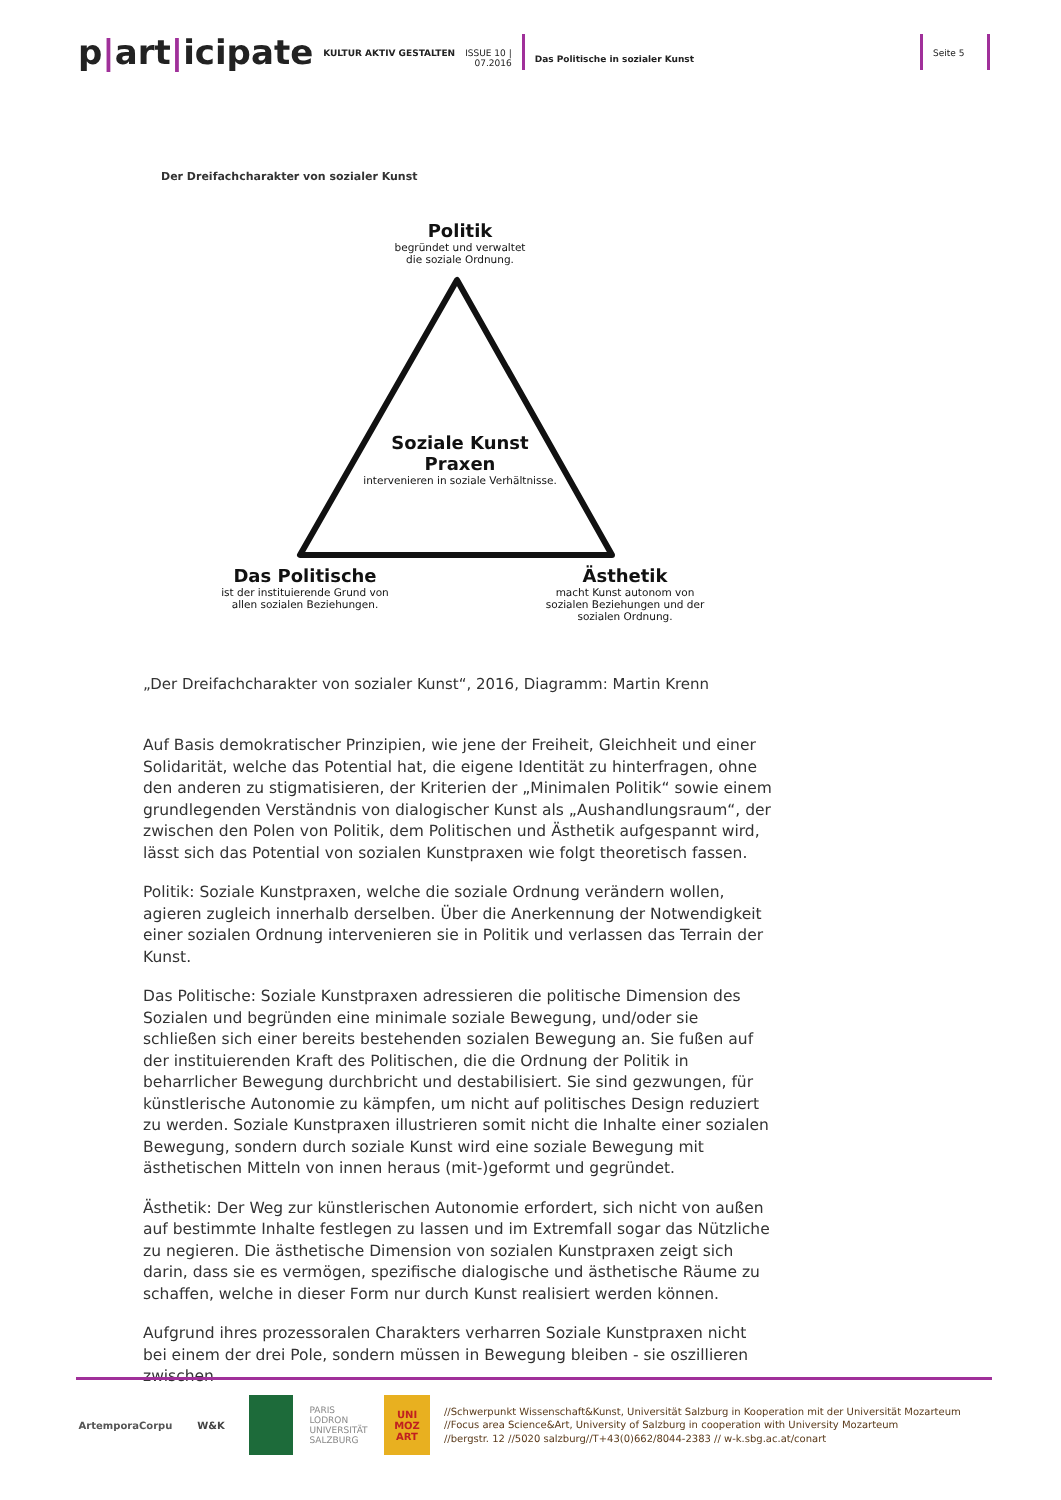p|art|icipate
KULTUR AKTIV GESTALTEN
ISSUE 10 |
07.2016
Das Politische in sozialer Kunst
Seite 5
Der Dreifachcharakter von sozialer Kunst
Politik
begründet und verwaltet
die soziale Ordnung.
Soziale Kunst
Praxen
intervenieren in soziale Verhältnisse.
Das Politische
ist der instituierende Grund von allen sozialen Beziehungen.
Ästhetik
macht Kunst autonom von sozialen Beziehungen und der sozialen Ordnung.
„Der Dreifachcharakter von sozialer Kunst“, 2016, Diagramm: Martin Krenn
Auf Basis demokratischer Prinzipien, wie jene der Freiheit, Gleichheit und einer Solidarität, welche das Potential hat, die eigene Identität zu hinterfragen, ohne den anderen zu stigmatisieren, der Kriterien der „Minimalen Politik“ sowie einem grundlegenden Verständnis von dialogischer Kunst als „Aushandlungsraum“, der zwischen den Polen von Politik, dem Politischen und Ästhetik aufgespannt wird, lässt sich das Potential von sozialen Kunstpraxen wie folgt theoretisch fassen.
Politik: Soziale Kunstpraxen, welche die soziale Ordnung verändern wollen, agieren zugleich innerhalb derselben. Über die Anerkennung der Notwendigkeit einer sozialen Ordnung intervenieren sie in Politik und verlassen das Terrain der Kunst.
Das Politische: Soziale Kunstpraxen adressieren die politische Dimension des Sozialen und begründen eine minimale soziale Bewegung, und/oder sie schließen sich einer bereits bestehenden sozialen Bewegung an. Sie fußen auf der instituierenden Kraft des Politischen, die die Ordnung der Politik in beharrlicher Bewegung durchbricht und destabilisiert. Sie sind gezwungen, für künstlerische Autonomie zu kämpfen, um nicht auf politisches Design reduziert zu werden. Soziale Kunstpraxen illustrieren somit nicht die Inhalte einer sozialen Bewegung, sondern durch soziale Kunst wird eine soziale Bewegung mit ästhetischen Mitteln von innen heraus (mit-)geformt und gegründet.
Ästhetik: Der Weg zur künstlerischen Autonomie erfordert, sich nicht von außen auf bestimmte Inhalte festlegen zu lassen und im Extremfall sogar das Nützliche zu negieren. Die ästhetische Dimension von sozialen Kunstpraxen zeigt sich darin, dass sie es vermögen, spezifische dialogische und ästhetische Räume zu schaffen, welche in dieser Form nur durch Kunst realisiert werden können.
Aufgrund ihres prozessoralen Charakters verharren Soziale Kunstpraxen nicht bei einem der drei Pole, sondern müssen in Bewegung bleiben - sie oszillieren zwischen
ArtemporaCorpu W&K
PARIS
LODRON
UNIVERSITÄT
SALZBURG
UNI MOZ ART
//Schwerpunkt Wissenschaft&Kunst, Universität Salzburg in Kooperation mit der Universität Mozarteum
//Focus area Science&Art, University of Salzburg in cooperation with University Mozarteum
//bergstr. 12 //5020 salzburg//T+43(0)662/8044-2383 // w-k.sbg.ac.at/conart